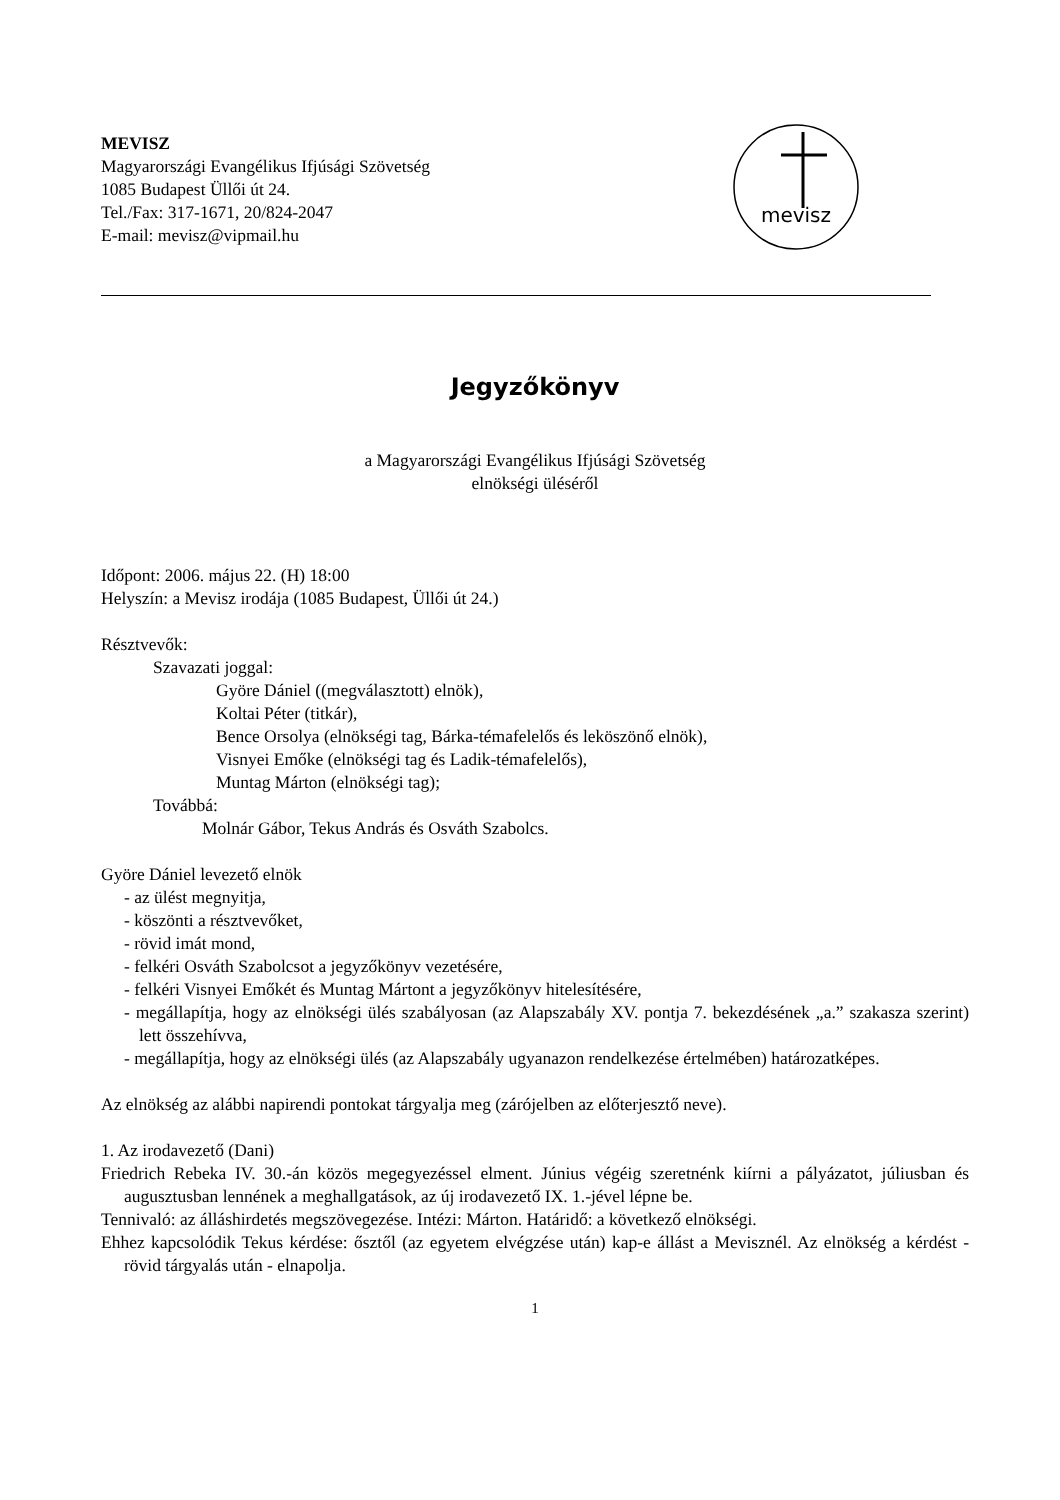MEVISZ
Magyarországi Evangélikus Ifjúsági Szövetség
1085 Budapest Üllői út 24.
Tel./Fax: 317-1671, 20/824-2047
E-mail: mevisz@vipmail.hu
mevisz
Jegyzőkönyv
a Magyarországi Evangélikus Ifjúsági Szövetség
elnökségi üléséről
Időpont: 2006. május 22. (H) 18:00
Helyszín: a Mevisz irodája (1085 Budapest, Üllői út 24.)
Résztvevők:
Szavazati joggal:
Györe Dániel ((megválasztott) elnök),
Koltai Péter (titkár),
Bence Orsolya (elnökségi tag, Bárka-témafelelős és leköszönő elnök),
Visnyei Emőke (elnökségi tag és Ladik-témafelelős),
Muntag Márton (elnökségi tag);
Továbbá:
Molnár Gábor, Tekus András és Osváth Szabolcs.
Györe Dániel levezető elnök
- az ülést megnyitja,
- köszönti a résztvevőket,
- rövid imát mond,
- felkéri Osváth Szabolcsot a jegyzőkönyv vezetésére,
- felkéri Visnyei Emőkét és Muntag Mártont a jegyzőkönyv hitelesítésére,
- megállapítja, hogy az elnökségi ülés szabályosan (az Alapszabály XV. pontja 7. bekezdésének „a.” szakasza szerint) lett összehívva,
- megállapítja, hogy az elnökségi ülés (az Alapszabály ugyanazon rendelkezése értelmében) határozatképes.
Az elnökség az alábbi napirendi pontokat tárgyalja meg (zárójelben az előterjesztő neve).
1. Az irodavezető (Dani)
Friedrich Rebeka IV. 30.-án közös megegyezéssel elment. Június végéig szeretnénk kiírni a pályázatot, júliusban és augusztusban lennének a meghallgatások, az új irodavezető IX. 1.-jével lépne be.
Tennivaló: az álláshirdetés megszövegezése. Intézi: Márton. Határidő: a következő elnökségi.
Ehhez kapcsolódik Tekus kérdése: ősztől (az egyetem elvégzése után) kap-e állást a Mevisznél. Az elnökség a kérdést - rövid tárgyalás után - elnapolja.
1